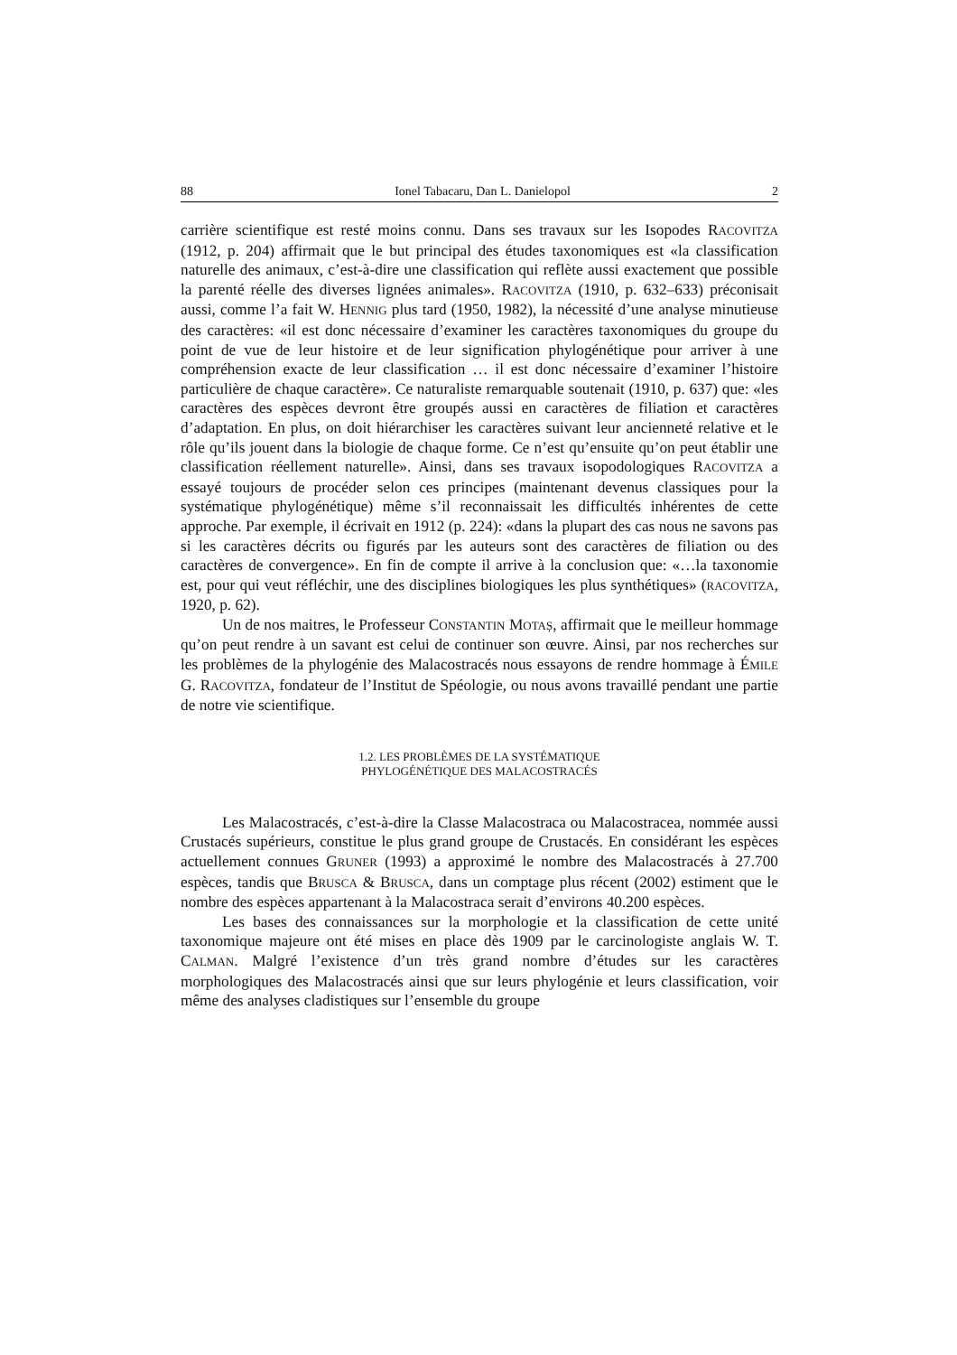88 Ionel Tabacaru, Dan L. Danielopol 2
carrière scientifique est resté moins connu. Dans ses travaux sur les Isopodes RACOVITZA (1912, p. 204) affirmait que le but principal des études taxonomiques est «la classification naturelle des animaux, c’est-à-dire une classification qui reflète aussi exactement que possible la parenté réelle des diverses lignées animales». RACOVITZA (1910, p. 632–633) préconisait aussi, comme l’a fait W. HENNIG plus tard (1950, 1982), la nécessité d’une analyse minutieuse des caractères: «il est donc nécessaire d’examiner les caractères taxonomiques du groupe du point de vue de leur histoire et de leur signification phylogénétique pour arriver à une compréhension exacte de leur classification … il est donc nécessaire d’examiner l’histoire particulière de chaque caractère». Ce naturaliste remarquable soutenait (1910, p. 637) que: «les caractères des espèces devront être groupés aussi en caractères de filiation et caractères d’adaptation. En plus, on doit hiérarchiser les caractères suivant leur ancienneté relative et le rôle qu’ils jouent dans la biologie de chaque forme. Ce n’est qu’ensuite qu’on peut établir une classification réellement naturelle». Ainsi, dans ses travaux isopodologiques RACOVITZA a essayé toujours de procéder selon ces principes (maintenant devenus classiques pour la systématique phylogénétique) même s’il reconnaissait les difficultés inhérentes de cette approche. Par exemple, il écrivait en 1912 (p. 224): «dans la plupart des cas nous ne savons pas si les caractères décrits ou figurés par les auteurs sont des caractères de filiation ou des caractères de convergence». En fin de compte il arrive à la conclusion que: «…la taxonomie est, pour qui veut réfléchir, une des disciplines biologiques les plus synthétiques» (RACOVITZA, 1920, p. 62).
Un de nos maitres, le Professeur CONSTANTIN MOTAȘ, affirmait que le meilleur hommage qu’on peut rendre à un savant est celui de continuer son œuvre. Ainsi, par nos recherches sur les problèmes de la phylogénie des Malacostracés nous essayons de rendre hommage à ÉMILE G. RACOVITZA, fondateur de l’Institut de Spéologie, ou nous avons travaillé pendant une partie de notre vie scientifique.
1.2. LES PROBLÈMES DE LA SYSTÉMATIQUE
PHYLOGÉNÉTIQUE DES MALACOSTRACÉS
Les Malacostracés, c’est-à-dire la Classe Malacostraca ou Malacostracea, nommée aussi Crustacés supérieurs, constitue le plus grand groupe de Crustacés. En considérant les espèces actuellement connues GRUNER (1993) a approximé le nombre des Malacostracés à 27.700 espèces, tandis que BRUSCA & BRUSCA, dans un comptage plus récent (2002) estiment que le nombre des espèces appartenant à la Malacostraca serait d’environs 40.200 espèces.
Les bases des connaissances sur la morphologie et la classification de cette unité taxonomique majeure ont été mises en place dès 1909 par le carcinologiste anglais W. T. CALMAN. Malgré l’existence d’un très grand nombre d’études sur les caractères morphologiques des Malacostracés ainsi que sur leurs phylogénie et leurs classification, voir même des analyses cladistiques sur l’ensemble du groupe